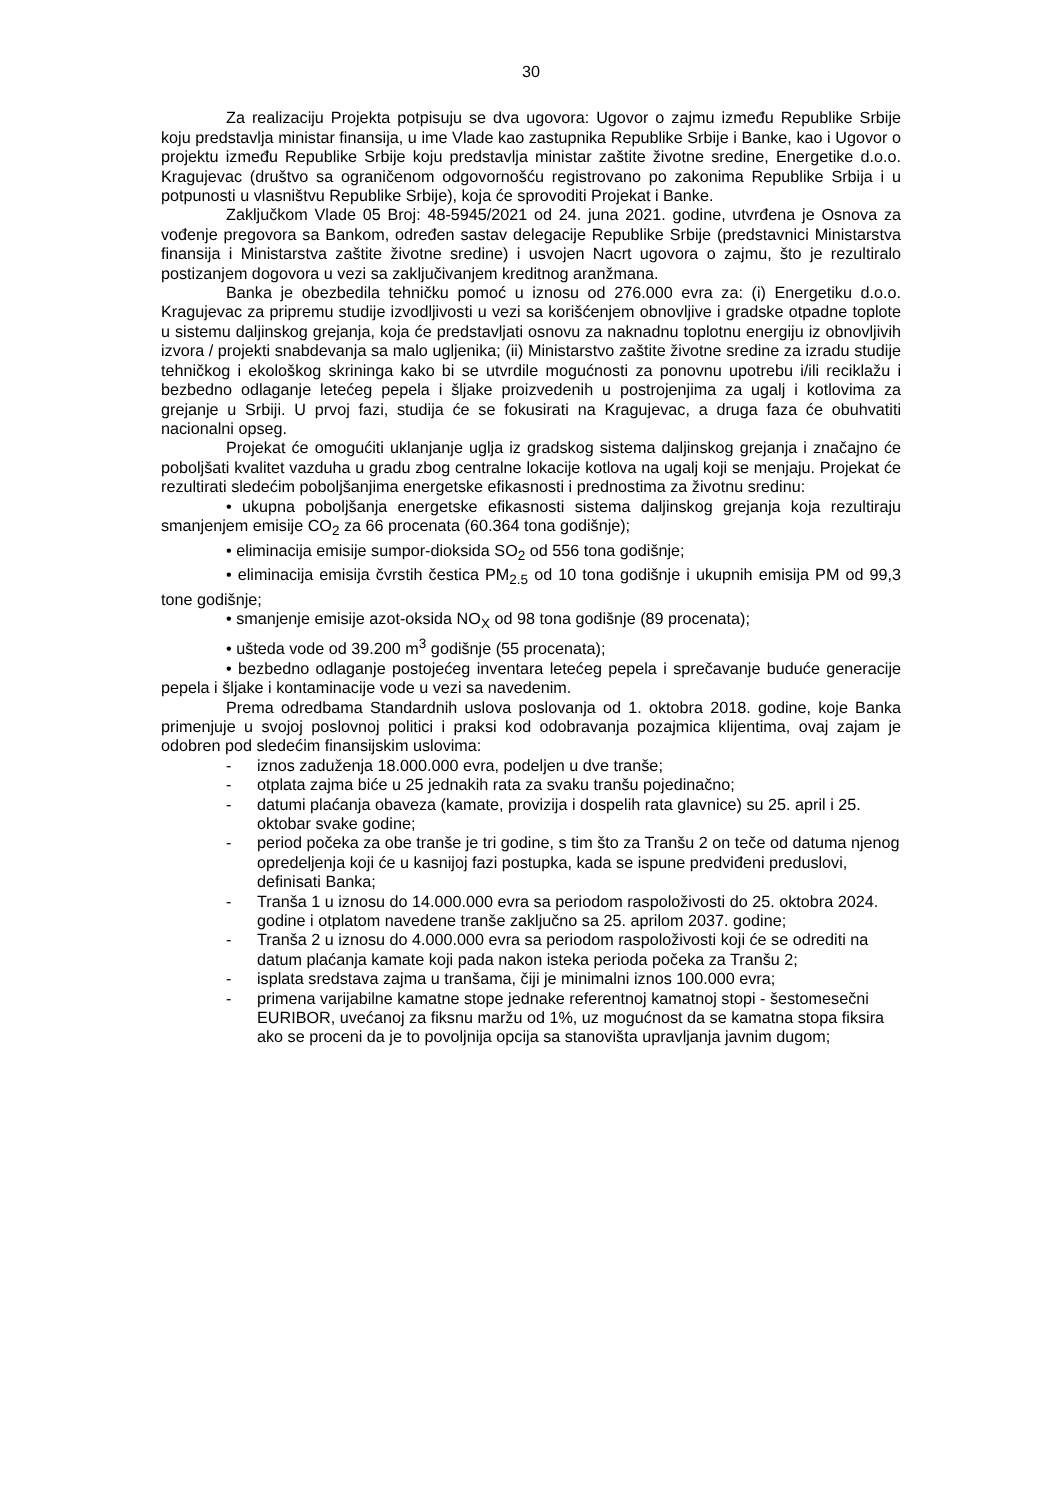30
Za realizaciju Projekta potpisuju se dva ugovora: Ugovor o zajmu između Republike Srbije koju predstavlja ministar finansija, u ime Vlade kao zastupnika Republike Srbije i Banke, kao i Ugovor o projektu između Republike Srbije koju predstavlja ministar zaštite životne sredine, Energetike d.o.o. Kragujevac (društvo sa ograničenom odgovornošću registrovano po zakonima Republike Srbija i u potpunosti u vlasništvu Republike Srbije), koja će sprovoditi Projekat i Banke.
Zaključkom Vlade 05 Broj: 48-5945/2021 od 24. juna 2021. godine, utvrđena je Osnova za vođenje pregovora sa Bankom, određen sastav delegacije Republike Srbije (predstavnici Ministarstva finansija i Ministarstva zaštite životne sredine) i usvojen Nacrt ugovora o zajmu, što je rezultiralo postizanjem dogovora u vezi sa zaključivanjem kreditnog aranžmana.
Banka je obezbedila tehničku pomoć u iznosu od 276.000 evra za: (i) Energetiku d.o.o. Kragujevac za pripremu studije izvodljivosti u vezi sa korišćenjem obnovljive i gradske otpadne toplote u sistemu daljinskog grejanja, koja će predstavljati osnovu za naknadnu toplotnu energiju iz obnovljivih izvora / projekti snabdevanja sa malo ugljenika; (ii) Ministarstvo zaštite životne sredine za izradu studije tehničkog i ekološkog skrininga kako bi se utvrdile mogućnosti za ponovnu upotrebu i/ili reciklažu i bezbedno odlaganje letećeg pepela i šljake proizvedenih u postrojenjima za ugalj i kotlovima za grejanje u Srbiji. U prvoj fazi, studija će se fokusirati na Kragujevac, a druga faza će obuhvatiti nacionalni opseg.
Projekat će omogućiti uklanjanje uglja iz gradskog sistema daljinskog grejanja i značajno će poboljšati kvalitet vazduha u gradu zbog centralne lokacije kotlova na ugalj koji se menjaju. Projekat će rezultirati sledećim poboljšanjima energetske efikasnosti i prednostima za životnu sredinu:
• ukupna poboljšanja energetske efikasnosti sistema daljinskog grejanja koja rezultiraju smanjenjem emisije CO<sub>2</sub> za 66 procenata (60.364 tona godišnje);
• eliminacija emisije sumpor-dioksida SO<sub>2</sub> od 556 tona godišnje;
• eliminacija emisija čvrstih čestica PM<sub>2.5</sub> od 10 tona godišnje i ukupnih emisija PM od 99,3 tone godišnje;
• smanjenje emisije azot-oksida NO<sub>X</sub> od 98 tona godišnje (89 procenata);
• ušteda vode od 39.200 m<sup>3</sup> godišnje (55 procenata);
• bezbedno odlaganje postojećeg inventara letećeg pepela i sprečavanje buduće generacije pepela i šljake i kontaminacije vode u vezi sa navedenim.
Prema odredbama Standardnih uslova poslovanja od 1. oktobra 2018. godine, koje Banka primenjuje u svojoj poslovnoj politici i praksi kod odobravanja pozajmica klijentima, ovaj zajam je odobren pod sledećim finansijskim uslovima:
- iznos zaduženja 18.000.000 evra, podeljen u dve tranše;
- otplata zajma biće u 25 jednakih rata za svaku tranšu pojedinačno;
- datumi plaćanja obaveza (kamate, provizija i dospelih rata glavnice) su 25. april i 25. oktobar svake godine;
- period počeka za obe tranše je tri godine, s tim što za Tranšu 2 on teče od datuma njenog opredeljenja koji će u kasnijoj fazi postupka, kada se ispune predviđeni preduslovi, definisati Banka;
- Tranša 1 u iznosu do 14.000.000 evra sa periodom raspoloživosti do 25. oktobra 2024. godine i otplatom navedene tranše zaključno sa 25. aprilom 2037. godine;
- Tranša 2 u iznosu do 4.000.000 evra sa periodom raspoloživosti koji će se odrediti na datum plaćanja kamate koji pada nakon isteka perioda počeka za Tranšu 2;
- isplata sredstava zajma u tranšama, čiji je minimalni iznos 100.000 evra;
- primena varijabilne kamatne stope jednake referentnoj kamatnoj stopi - šestomesečni EURIBOR, uvećanoj za fiksnu maržu od 1%, uz mogućnost da se kamatna stopa fiksira ako se proceni da je to povoljnija opcija sa stanovišta upravljanja javnim dugom;